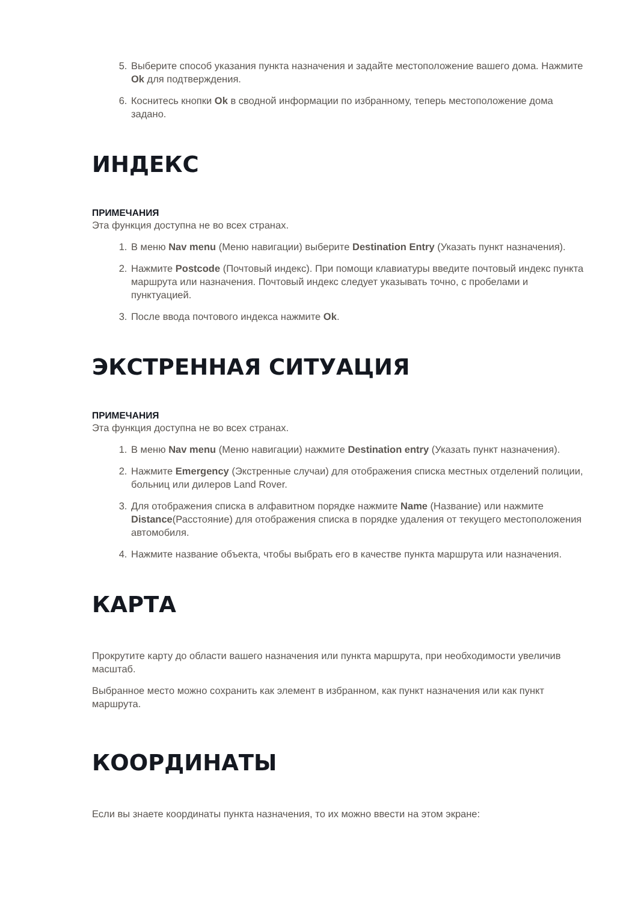5. Выберите способ указания пункта назначения и задайте местоположение вашего дома. Нажмите Ok для подтверждения.
6. Коснитесь кнопки Ok в сводной информации по избранному, теперь местоположение дома задано.
ИНДЕКС
ПРИМЕЧАНИЯ
Эта функция доступна не во всех странах.
1. В меню Nav menu (Меню навигации) выберите Destination Entry (Указать пункт назначения).
2. Нажмите Postcode (Почтовый индекс). При помощи клавиатуры введите почтовый индекс пункта маршрута или назначения. Почтовый индекс следует указывать точно, с пробелами и пунктуацией.
3. После ввода почтового индекса нажмите Ok.
ЭКСТРЕННАЯ СИТУАЦИЯ
ПРИМЕЧАНИЯ
Эта функция доступна не во всех странах.
1. В меню Nav menu (Меню навигации) нажмите Destination entry (Указать пункт назначения).
2. Нажмите Emergency (Экстренные случаи) для отображения списка местных отделений полиции, больниц или дилеров Land Rover.
3. Для отображения списка в алфавитном порядке нажмите Name (Название) или нажмите Distance(Расстояние) для отображения списка в порядке удаления от текущего местоположения автомобиля.
4. Нажмите название объекта, чтобы выбрать его в качестве пункта маршрута или назначения.
КАРТА
Прокрутите карту до области вашего назначения или пункта маршрута, при необходимости увеличив масштаб.
Выбранное место можно сохранить как элемент в избранном, как пункт назначения или как пункт маршрута.
КООРДИНАТЫ
Если вы знаете координаты пункта назначения, то их можно ввести на этом экране: